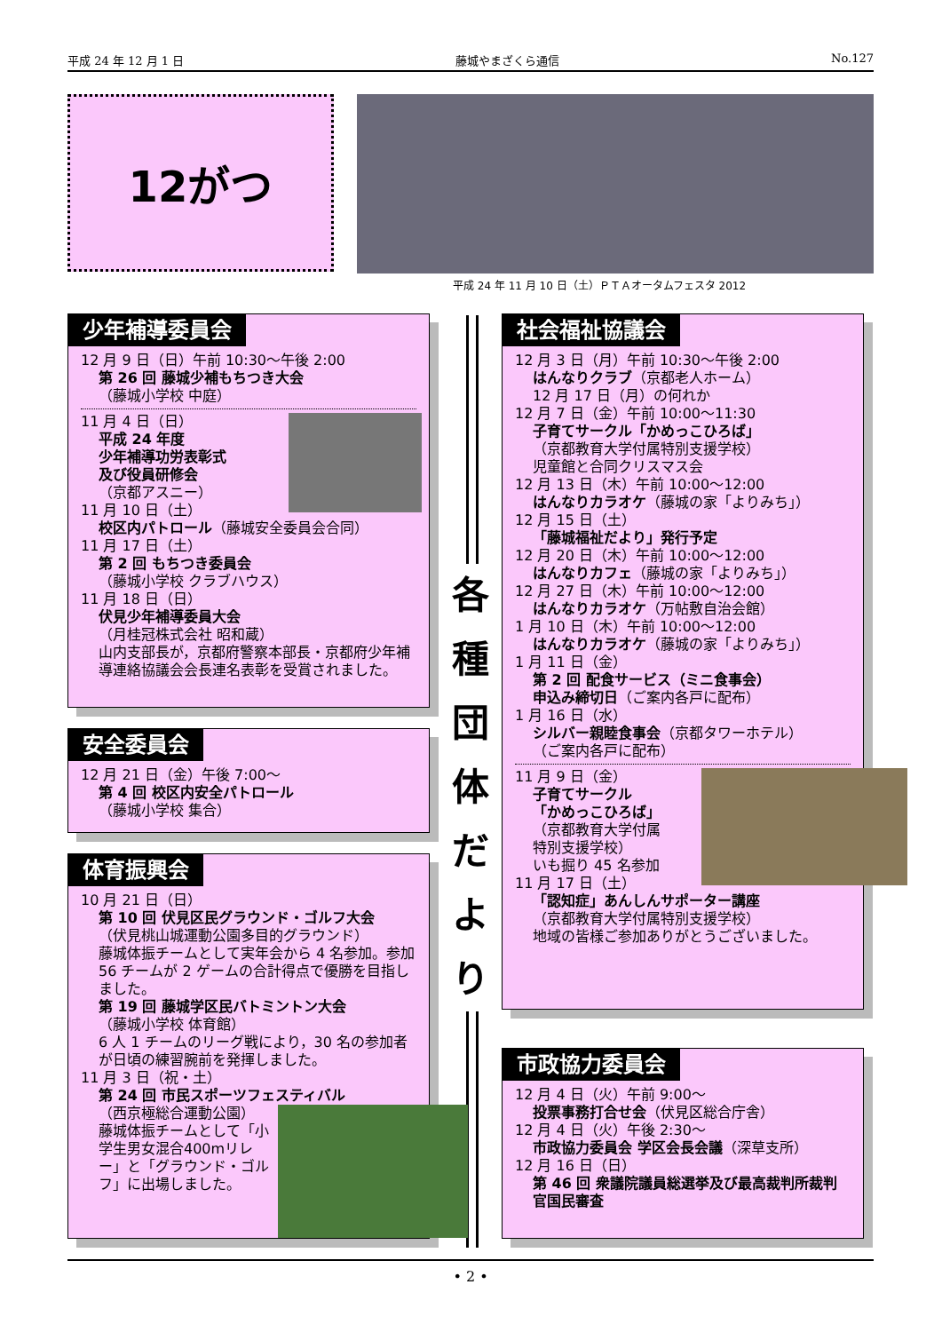平成 24 年 12 月 1 日 藤城やまざくら通信 No.127
12がつ
平成 24 年 11 月 10 日（土）ＰＴＡオータムフェスタ 2012
各
種
団
体
だ
よ
り
少年補導委員会
12 月 9 日（日）午前 10:30～午後 2:00
第 26 回 藤城少補もちつき大会
（藤城小学校 中庭）
11 月 4 日（日）
平成 24 年度
少年補導功労表彰式
及び役員研修会
（京都アスニー）
11 月 10 日（土）
校区内パトロール（藤城安全委員会合同）
11 月 17 日（土）
第 2 回 もちつき委員会
（藤城小学校 クラブハウス）
11 月 18 日（日）
伏見少年補導委員大会
（月桂冠株式会社 昭和蔵）
山内支部長が，京都府警察本部長・京都府少年補導連絡協議会会長連名表彰を受賞されました。
安全委員会
12 月 21 日（金）午後 7:00～
第 4 回 校区内安全パトロール
（藤城小学校 集合）
体育振興会
10 月 21 日（日）
第 10 回 伏見区民グラウンド・ゴルフ大会
（伏見桃山城運動公園多目的グラウンド）
藤城体振チームとして実年会から 4 名参加。参加 56 チームが 2 ゲームの合計得点で優勝を目指しました。
第 19 回 藤城学区民バトミントン大会
（藤城小学校 体育館）
6 人 1 チームのリーグ戦により，30 名の参加者が日頃の練習腕前を発揮しました。
11 月 3 日（祝・土）
第 24 回 市民スポーツフェスティバル
（西京極総合運動公園）
藤城体振チームとして「小学生男女混合400mリレー」と「グラウンド・ゴルフ」に出場しました。
社会福祉協議会
12 月 3 日（月）午前 10:30～午後 2:00
はんなりクラブ（京都老人ホーム）
12 月 17 日（月）の何れか
12 月 7 日（金）午前 10:00～11:30
子育てサークル「かめっこひろば」
（京都教育大学付属特別支援学校）
児童館と合同クリスマス会
12 月 13 日（木）午前 10:00～12:00
はんなりカラオケ（藤城の家「よりみち」）
12 月 15 日（土）
「藤城福祉だより」発行予定
12 月 20 日（木）午前 10:00～12:00
はんなりカフェ（藤城の家「よりみち」）
12 月 27 日（木）午前 10:00～12:00
はんなりカラオケ（万帖敷自治会館）
1 月 10 日（木）午前 10:00～12:00
はんなりカラオケ（藤城の家「よりみち」）
1 月 11 日（金）
第 2 回 配食サービス（ミニ食事会）
申込み締切日（ご案内各戸に配布）
1 月 16 日（水）
シルバー親睦食事会（京都タワーホテル）
（ご案内各戸に配布）
11 月 9 日（金）
子育てサークル
「かめっこひろば」
（京都教育大学付属
特別支援学校）
いも掘り 45 名参加
11 月 17 日（土）
「認知症」あんしんサポーター講座
（京都教育大学付属特別支援学校）
地域の皆様ご参加ありがとうございました。
市政協力委員会
12 月 4 日（火）午前 9:00～
投票事務打合せ会（伏見区総合庁舎）
12 月 4 日（火）午後 2:30～
市政協力委員会 学区会長会議（深草支所）
12 月 16 日（日）
第 46 回 衆議院議員総選挙及び最高裁判所裁判官国民審査
• 2 •